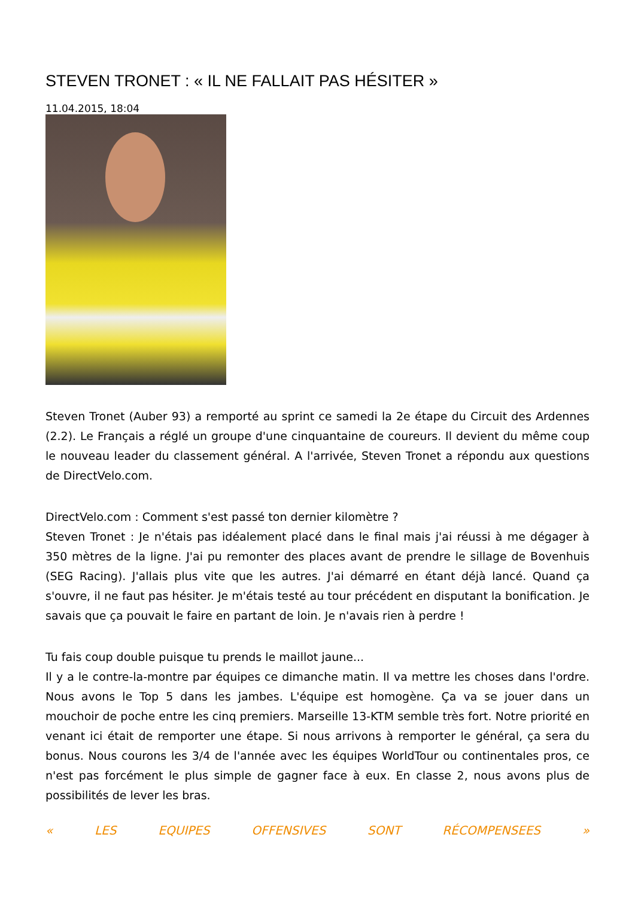STEVEN TRONET : « IL NE FALLAIT PAS HÉSITER »
11.04.2015, 18:04
Steven Tronet (Auber 93) a remporté au sprint ce samedi la 2e étape du Circuit des Ardennes (2.2). Le Français a réglé un groupe d'une cinquantaine de coureurs. Il devient du même coup le nouveau leader du classement général. A l'arrivée, Steven Tronet a répondu aux questions de DirectVelo.com.
DirectVelo.com : Comment s'est passé ton dernier kilomètre ?
Steven Tronet : Je n'étais pas idéalement placé dans le final mais j'ai réussi à me dégager à 350 mètres de la ligne. J'ai pu remonter des places avant de prendre le sillage de Bovenhuis (SEG Racing). J'allais plus vite que les autres. J'ai démarré en étant déjà lancé. Quand ça s'ouvre, il ne faut pas hésiter. Je m'étais testé au tour précédent en disputant la bonification. Je savais que ça pouvait le faire en partant de loin. Je n'avais rien à perdre !
Tu fais coup double puisque tu prends le maillot jaune...
Il y a le contre-la-montre par équipes ce dimanche matin. Il va mettre les choses dans l'ordre. Nous avons le Top 5 dans les jambes. L'équipe est homogène. Ça va se jouer dans un mouchoir de poche entre les cinq premiers. Marseille 13-KTM semble très fort. Notre priorité en venant ici était de remporter une étape. Si nous arrivons à remporter le général, ça sera du bonus. Nous courons les 3/4 de l'année avec les équipes WorldTour ou continentales pros, ce n'est pas forcément le plus simple de gagner face à eux. En classe 2, nous avons plus de possibilités de lever les bras.
« LES EQUIPES OFFENSIVES SONT RÉCOMPENSEES »